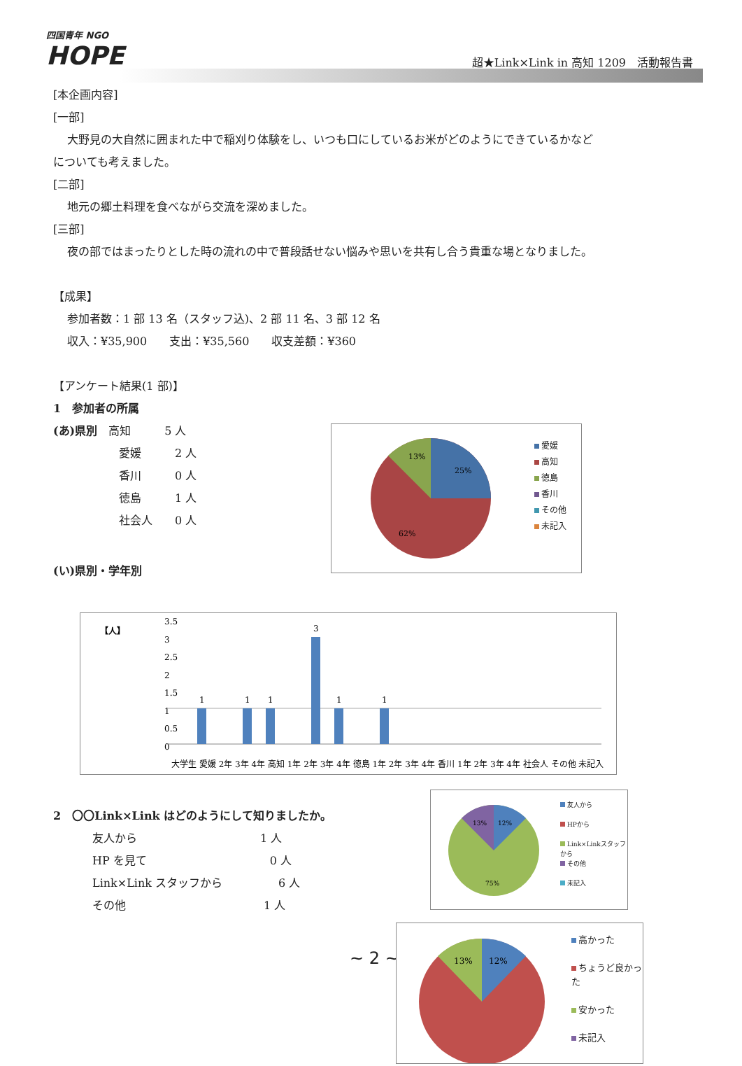四国青年 NGO
HOPE
超★Link×Link in 高知 1209　活動報告書
[本企画内容]
[一部]
大野見の大自然に囲まれた中で稲刈り体験をし、いつも口にしているお米がどのようにできているかなど
についても考えました。
[二部]
地元の郷土料理を食べながら交流を深めました。
[三部]
夜の部ではまったりとした時の流れの中で普段話せない悩みや思いを共有し合う貴重な場となりました。
【成果】
参加者数：1 部 13 名（スタッフ込)、2 部 11 名、3 部 12 名
収入：¥35,900　　支出：¥35,560　　収支差額：¥360
【アンケート結果(1 部)】
1　参加者の所属
(あ)県別　高知　　　5 人
愛媛　　　2 人
香川　　　0 人
徳島　　　1 人
社会人　　0 人
(い)県別・学年別
13%
25%
62%
愛媛
高知
徳島
香川
その他
未記入
【人】
3.5
3
2.5
2
1.5
1
0.5
0
3
1
1
1
1
1
大学生 愛媛 2年 3年 4年 高知 1年 2年 3年 4年 徳島 1年 2年 3年 4年 香川 1年 2年 3年 4年 社会人 その他 未記入
2　〇〇Link×Link はどのようにして知りましたか。
友人から　　　　　　　　　　　1 人
HP を見て　　　　　　　　　　　0 人
Link×Link スタッフから　　　　　6 人
その他　　　　　　　　　　　　 1 人
13%
12%
75%
友人から
HPから
Link×Linkスタッフから
その他
未記入
~ 2 ~
13%
12%
高かった
ちょうど良かった
安かった
未記入